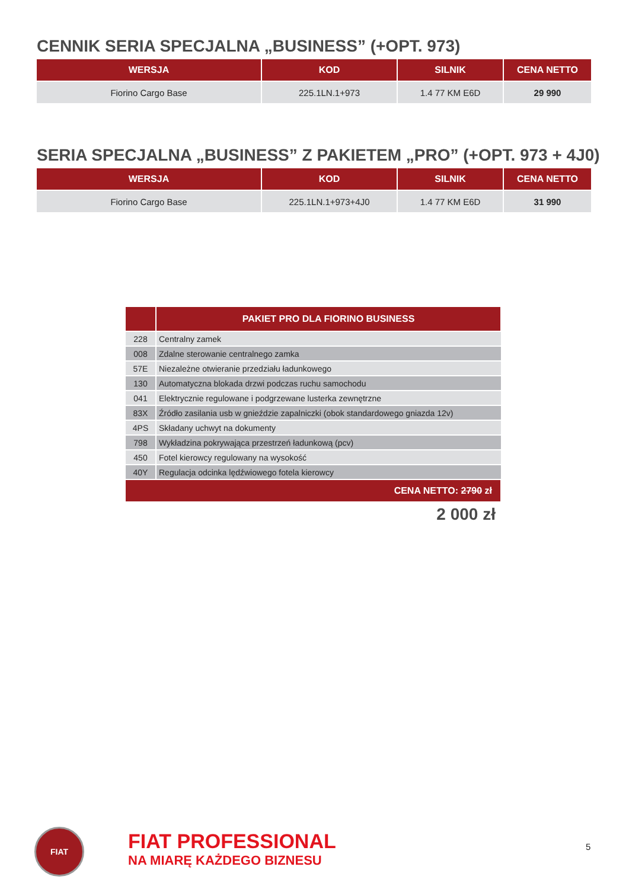CENNIK SERIA SPECJALNA „BUSINESS” (+OPT. 973)
| WERSJA | KOD | SILNIK | CENA NETTO |
| --- | --- | --- | --- |
| Fiorino Cargo Base | 225.1LN.1+973 | 1.4 77 KM E6D | 29 990 |
SERIA SPECJALNA „BUSINESS” Z PAKIETEM „PRO” (+OPT. 973 + 4J0)
| WERSJA | KOD | SILNIK | CENA NETTO |
| --- | --- | --- | --- |
| Fiorino Cargo Base | 225.1LN.1+973+4J0 | 1.4 77 KM E6D | 31 990 |
| | PAKIET PRO DLA FIORINO BUSINESS |
| --- | --- |
| 228 | Centralny zamek |
| 008 | Zdalne sterowanie centralnego zamka |
| 57E | Niezależne otwieranie przedziału ładunkowego |
| 130 | Automatyczna blokada drzwi podczas ruchu samochodu |
| 041 | Elektrycznie regulowane i podgrzewane lusterka zewnętrzne |
| 83X | Źródło zasilania usb w gnieździe zapalniczki (obok standardowego gniazda 12v) |
| 4PS | Składany uchwyt na dokumenty |
| 798 | Wykładzina pokrywająca przestrzeń ładunkową (pcv) |
| 450 | Fotel kierowcy regulowany na wysokość |
| 40Y | Regulacja odcinka lędźwiowego fotela kierowcy |
| CENA NETTO: 2790 zł | |
2 000 zł
FIAT
FIAT PROFESSIONAL
NA MIARĘ KAŻDEGO BIZNESU
5